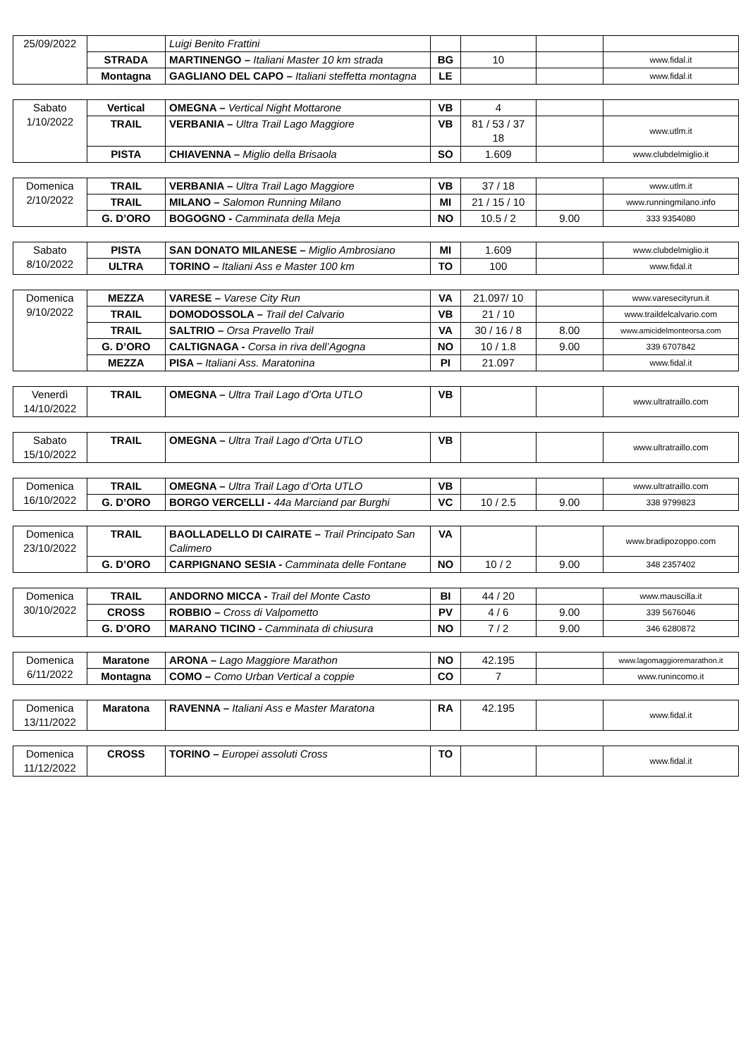| 25/09/2022 | | Luigi Benito Frattini | | | | |
| | STRADA | MARTINENGO – Italiani Master 10 km strada | BG | 10 | | www.fidal.it |
| | Montagna | GAGLIANO DEL CAPO – Italiani steffetta montagna | LE | | | www.fidal.it |
| Sabato 1/10/2022 | Vertical | OMEGNA – Vertical Night Mottarone | VB | 4 | | |
| | TRAIL | VERBANIA – Ultra Trail Lago Maggiore | VB | 81 / 53 / 37 18 | | www.utlm.it |
| | PISTA | CHIAVENNA – Miglio della Brisaola | SO | 1.609 | | www.clubdelmiglio.it |
| Domenica 2/10/2022 | TRAIL | VERBANIA – Ultra Trail Lago Maggiore | VB | 37 / 18 | | www.utlm.it |
| | TRAIL | MILANO – Salomon Running Milano | MI | 21 / 15 / 10 | | www.runningmilano.info |
| | G. D’ORO | BOGOGNO - Camminata della Meja | NO | 10.5 / 2 | 9.00 | 333 9354080 |
| Sabato 8/10/2022 | PISTA | SAN DONATO MILANESE – Miglio Ambrosiano | MI | 1.609 | | www.clubdelmiglio.it |
| | ULTRA | TORINO – Italiani Ass e Master 100 km | TO | 100 | | www.fidal.it |
| Domenica 9/10/2022 | MEZZA | VARESE – Varese City Run | VA | 21.097/ 10 | | www.varesecityrun.it |
| | TRAIL | DOMODOSSOLA – Trail del Calvario | VB | 21 / 10 | | www.traildelcalvario.com |
| | TRAIL | SALTRIO – Orsa Pravello Trail | VA | 30 / 16 / 8 | 8.00 | www.amicidelmonteorsa.com |
| | G. D’ORO | CALTIGNAGA - Corsa in riva dell’Agogna | NO | 10 / 1.8 | 9.00 | 339 6707842 |
| | MEZZA | PISA – Italiani Ass. Maratonina | PI | 21.097 | | www.fidal.it |
| Venerdì 14/10/2022 | TRAIL | OMEGNA – Ultra Trail Lago d’Orta UTLO | VB | | | www.ultratraillo.com |
| Sabato 15/10/2022 | TRAIL | OMEGNA – Ultra Trail Lago d’Orta UTLO | VB | | | www.ultratraillo.com |
| Domenica 16/10/2022 | TRAIL | OMEGNA – Ultra Trail Lago d’Orta UTLO | VB | | | www.ultratraillo.com |
| | G. D’ORO | BORGO VERCELLI - 44a Marciand par Burghi | VC | 10 / 2.5 | 9.00 | 338 9799823 |
| Domenica 23/10/2022 | TRAIL | BAOLLADELLO DI CAIRATE – Trail Principato San Calimero | VA | | | www.bradipozoppo.com |
| | G. D’ORO | CARPIGNANO SESIA - Camminata delle Fontane | NO | 10 / 2 | 9.00 | 348 2357402 |
| Domenica 30/10/2022 | TRAIL | ANDORNO MICCA - Trail del Monte Casto | BI | 44 / 20 | | www.mauscilla.it |
| | CROSS | ROBBIO – Cross di Valpometto | PV | 4 / 6 | 9.00 | 339 5676046 |
| | G. D’ORO | MARANO TICINO - Camminata di chiusura | NO | 7 / 2 | 9.00 | 346 6280872 |
| Domenica 6/11/2022 | Maratone | ARONA – Lago Maggiore Marathon | NO | 42.195 | | www.lagomaggioremarathon.it |
| | Montagna | COMO – Como Urban Vertical a coppie | CO | 7 | | www.runincomo.it |
| Domenica 13/11/2022 | Maratona | RAVENNA – Italiani Ass e Master Maratona | RA | 42.195 | | www.fidal.it |
| Domenica 11/12/2022 | CROSS | TORINO – Europei assoluti Cross | TO | | | www.fidal.it |